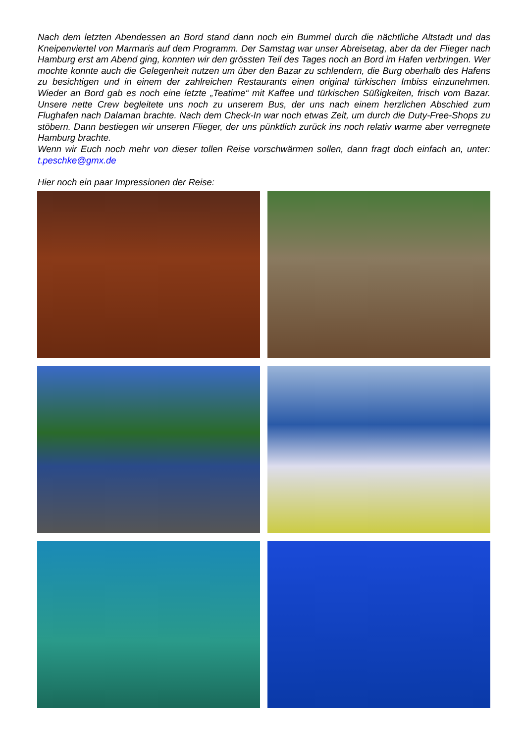Nach dem letzten Abendessen an Bord stand dann noch ein Bummel durch die nächtliche Altstadt und das Kneipenviertel von Marmaris auf dem Programm. Der Samstag war unser Abreisetag, aber da der Flieger nach Hamburg erst am Abend ging, konnten wir den grössten Teil des Tages noch an Bord im Hafen verbringen. Wer mochte konnte auch die Gelegenheit nutzen um über den Bazar zu schlendern, die Burg oberhalb des Hafens zu besichtigen und in einem der zahlreichen Restaurants einen original türkischen Imbiss einzunehmen. Wieder an Bord gab es noch eine letzte „Teatime“ mit Kaffee und türkischen Süßigkeiten, frisch vom Bazar. Unsere nette Crew begleitete uns noch zu unserem Bus, der uns nach einem herzlichen Abschied zum Flughafen nach Dalaman brachte. Nach dem Check-In war noch etwas Zeit, um durch die Duty-Free-Shops zu stöbern. Dann bestiegen wir unseren Flieger, der uns pünktlich zurück ins noch relativ warme aber verregnete Hamburg brachte.
Wenn wir Euch noch mehr von dieser tollen Reise vorschwärmen sollen, dann fragt doch einfach an, unter: t.peschke@gmx.de
Hier noch ein paar Impressionen der Reise: